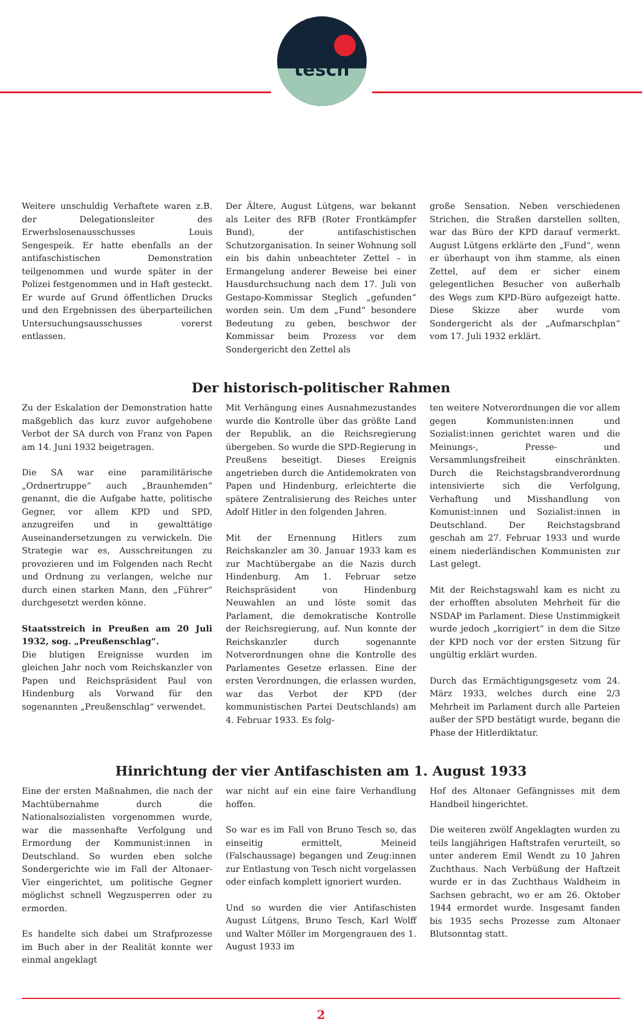tesch
Weitere unschuldig Verhaftete waren z.B. der Delegationsleiter des Erwerbslosenausschusses Louis Sengespeik. Er hatte ebenfalls an der antifaschistischen Demonstration teilgenommen und wurde später in der Polizei festgenommen und in Haft gesteckt. Er wurde auf Grund öffentlichen Drucks und den Ergebnissen des überparteilichen Untersuchungsausschusses vorerst entlassen.
Der Ältere, August Lütgens, war bekannt als Leiter des RFB (Roter Frontkämpfer Bund), der antifaschistischen Schutzorganisation. In seiner Wohnung soll ein bis dahin unbeachteter Zettel – in Ermangelung anderer Beweise bei einer Hausdurchsuchung nach dem 17. Juli von Gestapo-Kommissar Steglich „gefunden“ worden sein. Um dem „Fund“ besondere Bedeutung zu geben, beschwor der Kommissar beim Prozess vor dem Sondergericht den Zettel als
große Sensation. Neben verschiedenen Strichen, die Straßen darstellen sollten, war das Büro der KPD darauf vermerkt. August Lütgens erklärte den „Fund“, wenn er überhaupt von ihm stamme, als einen Zettel, auf dem er sicher einem gelegentlichen Besucher von außerhalb des Wegs zum KPD-Büro aufgezeigt hatte. Diese Skizze aber wurde vom Sondergericht als der „Aufmarschplan“ vom 17. Juli 1932 erklärt.
Der historisch-politischer Rahmen
Zu der Eskalation der Demonstration hatte maßgeblich das kurz zuvor aufgehobene Verbot der SA durch von Franz von Papen am 14. Juni 1932 beigetragen.
Die SA war eine paramilitärische „Ordnertruppe“ auch „Braunhemden“ genannt, die die Aufgabe hatte, politische Gegner, vor allem KPD und SPD, anzugreifen und in gewalttätige Auseinandersetzungen zu verwickeln. Die Strategie war es, Ausschreitungen zu provozieren und im Folgenden nach Recht und Ordnung zu verlangen, welche nur durch einen starken Mann, den „Führer“ durchgesetzt werden könne.
Staatsstreich in Preußen am 20 Juli 1932, sog. „Preußenschlag“.
Die blutigen Ereignisse wurden im gleichen Jahr noch vom Reichskanzler von Papen und Reichspräsident Paul von Hindenburg als Vorwand für den sogenannten „Preußenschlag“ verwendet.
Mit Verhängung eines Ausnahmezustandes wurde die Kontrolle über das größte Land der Republik, an die Reichsregierung übergeben. So wurde die SPD-Regierung in Preußens beseitigt. Dieses Ereignis angetrieben durch die Antidemokraten von Papen und Hindenburg, erleichterte die spätere Zentralisierung des Reiches unter Adolf Hitler in den folgenden Jahren.
Mit der Ernennung Hitlers zum Reichskanzler am 30. Januar 1933 kam es zur Machtübergabe an die Nazis durch Hindenburg. Am 1. Februar setze Reichspräsident von Hindenburg Neuwahlen an und löste somit das Parlament, die demokratische Kontrolle der Reichsregierung, auf. Nun konnte der Reichskanzler durch sogenannte Notverordnungen ohne die Kontrolle des Parlamentes Gesetze erlassen. Eine der ersten Verordnungen, die erlassen wurden, war das Verbot der KPD (der kommunistischen Partei Deutschlands) am 4. Februar 1933. Es folg-
ten weitere Notverordnungen die vor allem gegen Kommunisten:innen und Sozialist:innen gerichtet waren und die Meinungs-, Presse- und Versammlungsfreiheit einschränkten. Durch die Reichstagsbrandverordnung intensivierte sich die Verfolgung, Verhaftung und Misshandlung von Komunist:innen und Sozialist:innen in Deutschland. Der Reichstagsbrand geschah am 27. Februar 1933 und wurde einem niederländischen Kommunisten zur Last gelegt.
Mit der Reichstagswahl kam es nicht zu der erhofften absoluten Mehrheit für die NSDAP im Parlament. Diese Unstimmigkeit wurde jedoch „korrigiert“ in dem die Sitze der KPD noch vor der ersten Sitzung für ungültig erklärt wurden.
Durch das Ermächtigungsgesetz vom 24. März 1933, welches durch eine 2/3 Mehrheit im Parlament durch alle Parteien außer der SPD bestätigt wurde, begann die Phase der Hitlerdiktatur.
Hinrichtung der vier Antifaschisten am 1. August 1933
Eine der ersten Maßnahmen, die nach der Machtübernahme durch die Nationalsozialisten vorgenommen wurde, war die massenhafte Verfolgung und Ermordung der Kommunist:innen in Deutschland. So wurden eben solche Sondergerichte wie im Fall der Altonaer-Vier eingerichtet, um politische Gegner möglichst schnell Wegzusperren oder zu ermorden.
Es handelte sich dabei um Strafprozesse im Buch aber in der Realität konnte wer einmal angeklagt
war nicht auf ein eine faire Verhandlung hoffen.
So war es im Fall von Bruno Tesch so, das einseitig ermittelt, Meineid (Falschaussage) begangen und Zeug:innen zur Entlastung von Tesch nicht vorgelassen oder einfach komplett ignoriert wurden.
Und so wurden die vier Antifaschisten August Lütgens, Bruno Tesch, Karl Wolff und Walter Möller im Morgengrauen des 1. August 1933 im
Hof des Altonaer Gefängnisses mit dem Handbeil hingerichtet.
Die weiteren zwölf Angeklagten wurden zu teils langjährigen Haftstrafen verurteilt, so unter anderem Emil Wendt zu 10 Jahren Zuchthaus. Nach Verbüßung der Haftzeit wurde er in das Zuchthaus Waldheim in Sachsen gebracht, wo er am 26. Oktober 1944 ermordet wurde. Insgesamt fanden bis 1935 sechs Prozesse zum Altonaer Blutsonntag statt.
2